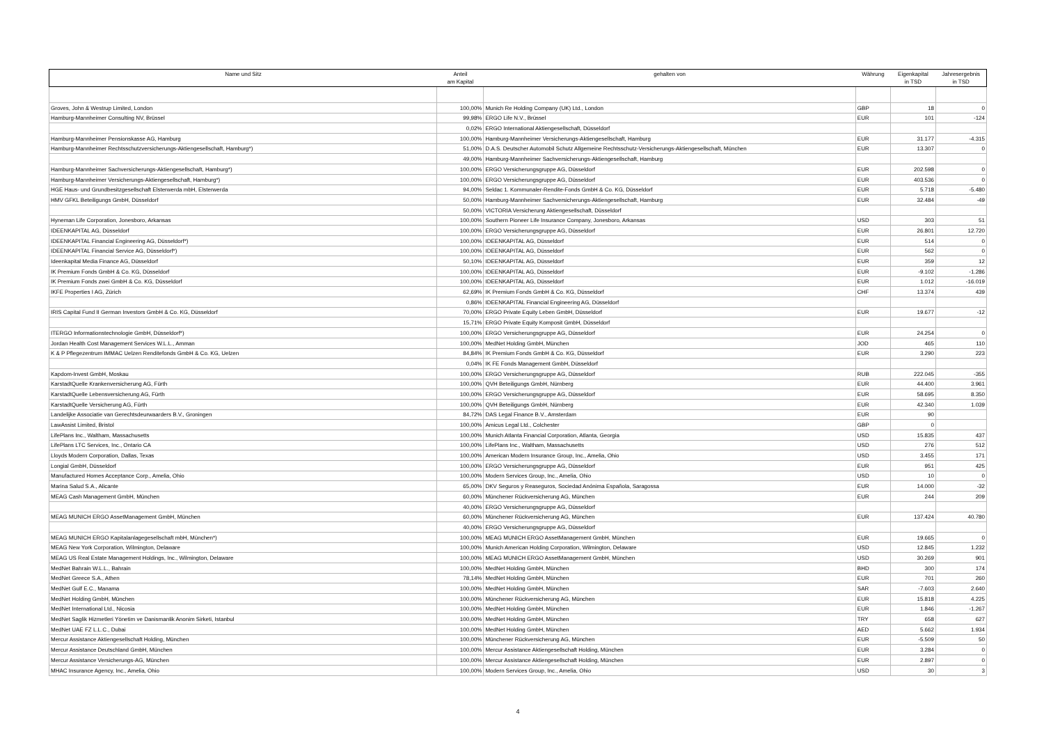| Name und Sitz | Anteil am Kapital | gehalten von | Währung | Eigenkapital in TSD | Jahresergebnis in TSD |
| --- | --- | --- | --- | --- | --- |
| Groves, John & Westrup Limited, London | 100,00% | Munich Re Holding Company (UK) Ltd., London | GBP | 18 | 0 |
| Hamburg-Mannheimer Consulting NV, Brüssel | 99,98% | ERGO Life N.V., Brüssel | EUR | 101 | -124 |
| | 0,02% | ERGO International Aktiengesellschaft, Düsseldorf | | | |
| Hamburg-Mannheimer Pensionskasse AG, Hamburg | 100,00% | Hamburg-Mannheimer Versicherungs-Aktiengesellschaft, Hamburg | EUR | 31.177 | -4.315 |
| Hamburg-Mannheimer Rechtsschutzversicherungs-Aktiengesellschaft, Hamburg*) | 51,00% | D.A.S. Deutscher Automobil Schutz Allgemeine Rechtsschutz-Versicherungs-Aktiengesellschaft, München | EUR | 13.307 | 0 |
| | 49,00% | Hamburg-Mannheimer Sachversicherungs-Aktiengesellschaft, Hamburg | | | |
| Hamburg-Mannheimer Sachversicherungs-Aktiengesellschaft, Hamburg*) | 100,00% | ERGO Versicherungsgruppe AG, Düsseldorf | EUR | 202.598 | 0 |
| Hamburg-Mannheimer Versicherungs-Aktiengesellschaft, Hamburg*) | 100,00% | ERGO Versicherungsgruppe AG, Düsseldorf | EUR | 403.536 | 0 |
| HGE Haus- und Grundbesitzgesellschaft Elsterwerda mbH, Elsterwerda | 94,00% | Seldac 1. Kommunaler-Rendite-Fonds GmbH & Co. KG, Düsseldorf | EUR | 5.718 | -5.480 |
| HMV GFKL Beteiligungs GmbH, Düsseldorf | 50,00% | Hamburg-Mannheimer Sachversicherungs-Aktiengesellschaft, Hamburg | EUR | 32.484 | -49 |
| | 50,00% | VICTORIA Versicherung Aktiengesellschaft, Düsseldorf | | | |
| Hyneman Life Corporation, Jonesboro, Arkansas | 100,00% | Southern Pioneer Life Insurance Company, Jonesboro, Arkansas | USD | 303 | 51 |
| IDEENKAPITAL AG, Düsseldorf | 100,00% | ERGO Versicherungsgruppe AG, Düsseldorf | EUR | 26.801 | 12.720 |
| IDEENKAPITAL Financial Engineering AG, Düsseldorf*) | 100,00% | IDEENKAPITAL AG, Düsseldorf | EUR | 514 | 0 |
| IDEENKAPITAL Financial Service AG, Düsseldorf*) | 100,00% | IDEENKAPITAL AG, Düsseldorf | EUR | 562 | 0 |
| Ideenkapital Media Finance AG, Düsseldorf | 50,10% | IDEENKAPITAL AG, Düsseldorf | EUR | 359 | 12 |
| IK Premium Fonds GmbH & Co. KG, Düsseldorf | 100,00% | IDEENKAPITAL AG, Düsseldorf | EUR | -9.102 | -1.286 |
| IK Premium Fonds zwei GmbH & Co. KG, Düsseldorf | 100,00% | IDEENKAPITAL AG, Düsseldorf | EUR | 1.012 | -16.019 |
| IKFE Properties I AG, Zürich | 62,69% | IK Premium Fonds GmbH & Co. KG, Düsseldorf | CHF | 13.374 | 439 |
| | 0,86% | IDEENKAPITAL Financial Engineering AG, Düsseldorf | | | |
| IRIS Capital Fund II German Investors GmbH & Co. KG, Düsseldorf | 70,00% | ERGO Private Equity Leben GmbH, Düsseldorf | EUR | 19.677 | -12 |
| | 15,71% | ERGO Private Equity Komposit GmbH, Düsseldorf | | | |
| ITERGO Informationstechnologie GmbH, Düsseldorf*) | 100,00% | ERGO Versicherungsgruppe AG, Düsseldorf | EUR | 24.254 | 0 |
| Jordan Health Cost Management Services W.L.L., Amman | 100,00% | MedNet Holding GmbH, München | JOD | 465 | 110 |
| K & P Pflegezentrum IMMAC Uelzen Renditefonds GmbH & Co. KG, Uelzen | 84,84% | IK Premium Fonds GmbH & Co. KG, Düsseldorf | EUR | 3.290 | 223 |
| | 0,04% | IK FE Fonds Management GmbH, Düsseldorf | | | |
| Kapdom-Invest GmbH, Moskau | 100,00% | ERGO Versicherungsgruppe AG, Düsseldorf | RUB | 222.045 | -355 |
| KarstadtQuelle Krankenversicherung AG, Fürth | 100,00% | QVH Beteiligungs GmbH, Nürnberg | EUR | 44.400 | 3.961 |
| KarstadtQuelle Lebensversicherung AG, Fürth | 100,00% | ERGO Versicherungsgruppe AG, Düsseldorf | EUR | 58.695 | 8.350 |
| KarstadtQuelle Versicherung AG, Fürth | 100,00% | QVH Beteiligungs GmbH, Nürnberg | EUR | 42.340 | 1.039 |
| Landelijke Associatie van Gerechtsdeurwaarders B.V., Groningen | 84,72% | DAS Legal Finance B.V., Amsterdam | EUR | 90 | |
| LawAssist Limited, Bristol | 100,00% | Amicus Legal Ltd., Colchester | GBP | 0 | |
| LifePlans Inc., Waltham, Massachusetts | 100,00% | Munich Atlanta Financial Corporation, Atlanta, Georgia | USD | 15.835 | 437 |
| LifePlans LTC Services, Inc., Ontario CA | 100,00% | LifePlans Inc., Waltham, Massachusetts | USD | 276 | 512 |
| Lloyds Modern Corporation, Dallas, Texas | 100,00% | American Modern Insurance Group, Inc., Amelia, Ohio | USD | 3.455 | 171 |
| Longial GmbH, Düsseldorf | 100,00% | ERGO Versicherungsgruppe AG, Düsseldorf | EUR | 951 | 425 |
| Manufactured Homes Acceptance Corp., Amelia, Ohio | 100,00% | Modern Services Group, Inc., Amelia, Ohio | USD | 10 | 0 |
| Marina Salud S.A., Alicante | 65,00% | DKV Seguros y Reaseguros, Sociedad Anónima Española, Saragossa | EUR | 14.000 | -32 |
| MEAG Cash Management GmbH, München | 60,00% | Münchener Rückversicherung AG, München | EUR | 244 | 209 |
| | 40,00% | ERGO Versicherungsgruppe AG, Düsseldorf | | | |
| MEAG MUNICH ERGO AssetManagement GmbH, München | 60,00% | Münchener Rückversicherung AG, München | EUR | 137.424 | 40.780 |
| | 40,00% | ERGO Versicherungsgruppe AG, Düsseldorf | | | |
| MEAG MUNICH ERGO Kapitalanlagegesellschaft mbH, München*) | 100,00% | MEAG MUNICH ERGO AssetManagement GmbH, München | EUR | 19.665 | 0 |
| MEAG New York Corporation, Wilmington, Delaware | 100,00% | Munich American Holding Corporation, Wilmington, Delaware | USD | 12.845 | 1.232 |
| MEAG US Real Estate Management Holdings, Inc., Wilmington, Delaware | 100,00% | MEAG MUNICH ERGO AssetManagement GmbH, München | USD | 30.269 | 901 |
| MedNet Bahrain W.L.L., Bahrain | 100,00% | MedNet Holding GmbH, München | BHD | 300 | 174 |
| MedNet Greece S.A., Athen | 78,14% | MedNet Holding GmbH, München | EUR | 701 | 260 |
| MedNet Gulf E.C., Manama | 100,00% | MedNet Holding GmbH, München | SAR | -7.603 | 2.640 |
| MedNet Holding GmbH, München | 100,00% | Münchener Rückversicherung AG, München | EUR | 15.818 | 4.225 |
| MedNet International Ltd., Nicosia | 100,00% | MedNet Holding GmbH, München | EUR | 1.846 | -1.267 |
| MedNet Saglik Hizmetleri Yönetim ve Danismanlik Anonim Sirketi, Istanbul | 100,00% | MedNet Holding GmbH, München | TRY | 658 | 627 |
| MedNet UAE FZ L.L.C., Dubai | 100,00% | MedNet Holding GmbH, München | AED | 5.662 | 1.934 |
| Mercur Assistance Aktiengesellschaft Holding, München | 100,00% | Münchener Rückversicherung AG, München | EUR | -5.509 | 50 |
| Mercur Assistance Deutschland GmbH, München | 100,00% | Mercur Assistance Aktiengesellschaft Holding, München | EUR | 3.284 | 0 |
| Mercur Assistance Versicherungs-AG, München | 100,00% | Mercur Assistance Aktiengesellschaft Holding, München | EUR | 2.897 | 0 |
| MHAC Insurance Agency, Inc., Amelia, Ohio | 100,00% | Modern Services Group, Inc., Amelia, Ohio | USD | 30 | 3 |
4